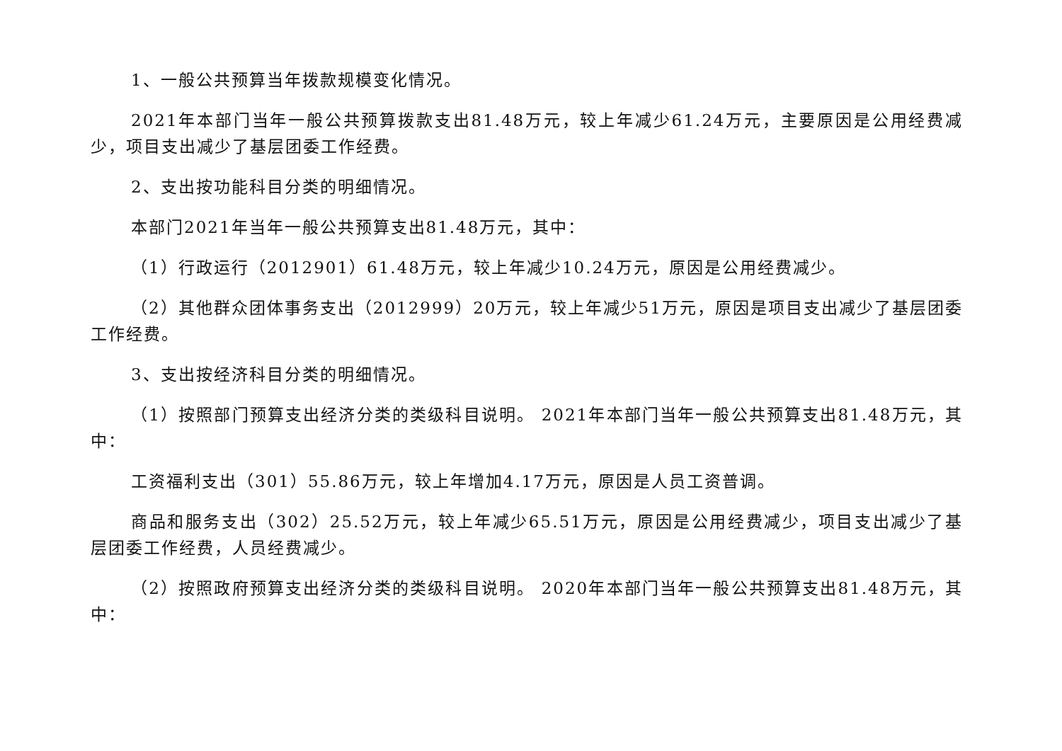1、一般公共预算当年拨款规模变化情况。
2021年本部门当年一般公共预算拨款支出81.48万元，较上年减少61.24万元，主要原因是公用经费减少，项目支出减少了基层团委工作经费。
2、支出按功能科目分类的明细情况。
本部门2021年当年一般公共预算支出81.48万元，其中：
（1）行政运行（2012901）61.48万元，较上年减少10.24万元，原因是公用经费减少。
（2）其他群众团体事务支出（2012999）20万元，较上年减少51万元，原因是项目支出减少了基层团委工作经费。
3、支出按经济科目分类的明细情况。
（1）按照部门预算支出经济分类的类级科目说明。 2021年本部门当年一般公共预算支出81.48万元，其中：
工资福利支出（301）55.86万元，较上年增加4.17万元，原因是人员工资普调。
商品和服务支出（302）25.52万元，较上年减少65.51万元，原因是公用经费减少，项目支出减少了基层团委工作经费，人员经费减少。
（2）按照政府预算支出经济分类的类级科目说明。 2020年本部门当年一般公共预算支出81.48万元，其中：